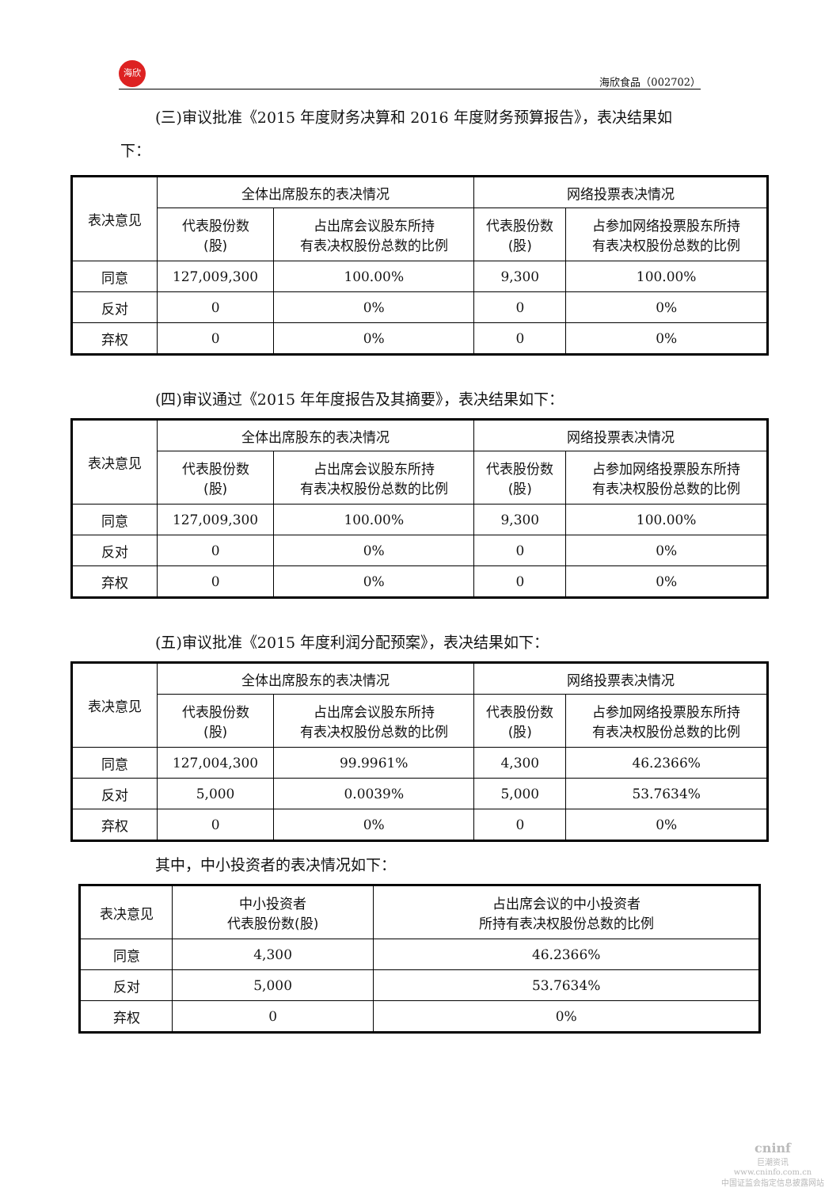海欣
海欣食品（002702）
(三)审议批准《2015 年度财务决算和 2016 年度财务预算报告》，表决结果如
下：
| 表决意见 | 全体出席股东的表决情况 | | 网络投票表决情况 | |
| --- | --- | --- | --- | --- |
| | 代表股份数 (股) | 占出席会议股东所持 有表决权股份总数的比例 | 代表股份数 (股) | 占参加网络投票股东所持 有表决权股份总数的比例 |
| 同意 | 127,009,300 | 100.00% | 9,300 | 100.00% |
| 反对 | 0 | 0% | 0 | 0% |
| 弃权 | 0 | 0% | 0 | 0% |
(四)审议通过《2015 年年度报告及其摘要》，表决结果如下：
| 表决意见 | 全体出席股东的表决情况 | | 网络投票表决情况 | |
| --- | --- | --- | --- | --- |
| | 代表股份数 (股) | 占出席会议股东所持 有表决权股份总数的比例 | 代表股份数 (股) | 占参加网络投票股东所持 有表决权股份总数的比例 |
| 同意 | 127,009,300 | 100.00% | 9,300 | 100.00% |
| 反对 | 0 | 0% | 0 | 0% |
| 弃权 | 0 | 0% | 0 | 0% |
(五)审议批准《2015 年度利润分配预案》，表决结果如下：
| 表决意见 | 全体出席股东的表决情况 | | 网络投票表决情况 | |
| --- | --- | --- | --- | --- |
| | 代表股份数 (股) | 占出席会议股东所持 有表决权股份总数的比例 | 代表股份数 (股) | 占参加网络投票股东所持 有表决权股份总数的比例 |
| 同意 | 127,004,300 | 99.9961% | 4,300 | 46.2366% |
| 反对 | 5,000 | 0.0039% | 5,000 | 53.7634% |
| 弃权 | 0 | 0% | 0 | 0% |
其中，中小投资者的表决情况如下：
| 表决意见 | 中小投资者 代表股份数(股) | 占出席会议的中小投资者 所持有表决权股份总数的比例 |
| --- | --- | --- |
| 同意 | 4,300 | 46.2366% |
| 反对 | 5,000 | 53.7634% |
| 弃权 | 0 | 0% |
cninf
巨潮资讯
www.cninfo.com.cn
中国证监会指定信息披露网站